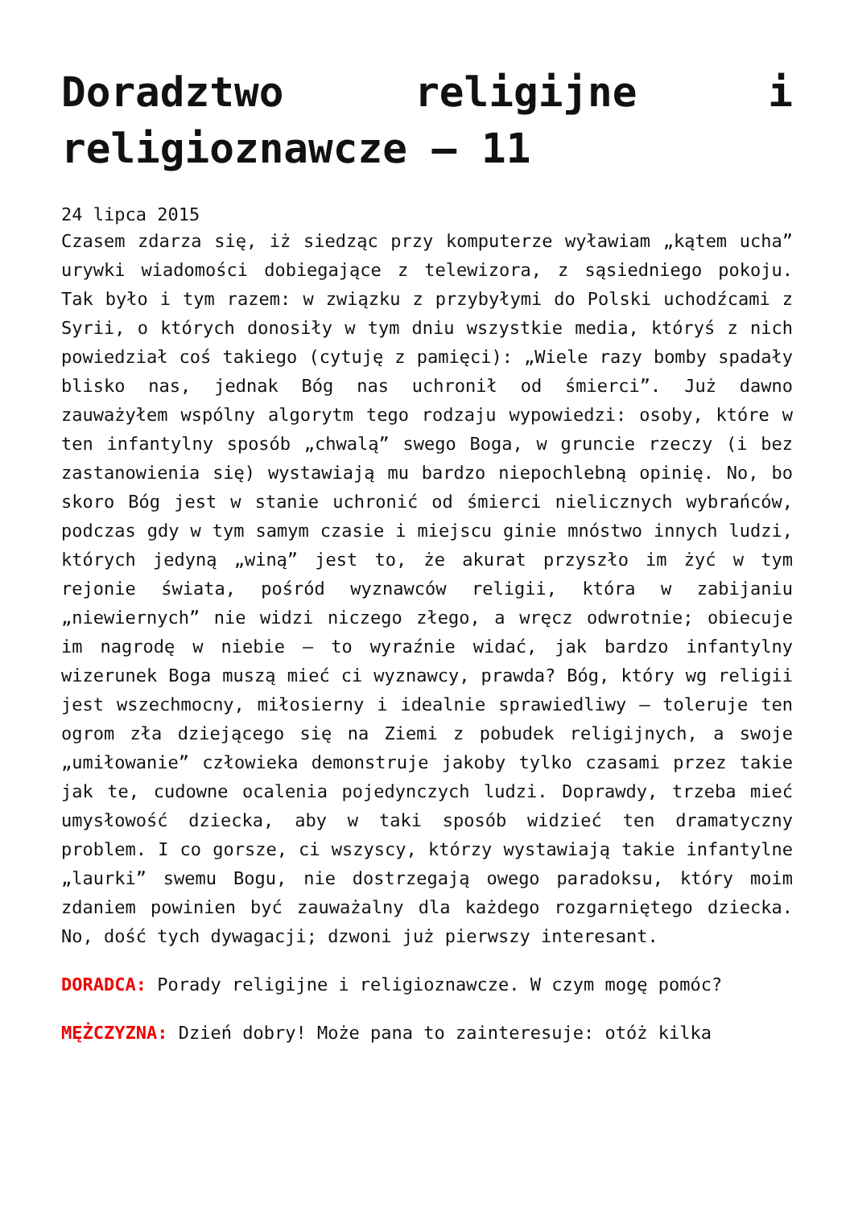Doradztwo religijne i religioznawcze – 11
24 lipca 2015
Czasem zdarza się, iż siedząc przy komputerze wyławiam „kątem ucha” urywki wiadomości dobiegające z telewizora, z sąsiedniego pokoju. Tak było i tym razem: w związku z przybyłymi do Polski uchodźcami z Syrii, o których donosiły w tym dniu wszystkie media, któryś z nich powiedział coś takiego (cytuję z pamięci): „Wiele razy bomby spadały blisko nas, jednak Bóg nas uchronił od śmierci”. Już dawno zauważyłem wspólny algorytm tego rodzaju wypowiedzi: osoby, które w ten infantylny sposób „chwalą” swego Boga, w gruncie rzeczy (i bez zastanowienia się) wystawiają mu bardzo niepochlebną opinię. No, bo skoro Bóg jest w stanie uchronić od śmierci nielicznych wybrańców, podczas gdy w tym samym czasie i miejscu ginie mnóstwo innych ludzi, których jedyną „winą” jest to, że akurat przyszło im żyć w tym rejonie świata, pośród wyznawców religii, która w zabijaniu „niewiernych” nie widzi niczego złego, a wręcz odwrotnie; obiecuje im nagrodę w niebie – to wyraźnie widać, jak bardzo infantylny wizerunek Boga muszą mieć ci wyznawcy, prawda? Bóg, który wg religii jest wszechmocny, miłosierny i idealnie sprawiedliwy – toleruje ten ogrom zła dziejącego się na Ziemi z pobudek religijnych, a swoje „umiłowanie” człowieka demonstruje jakoby tylko czasami przez takie jak te, cudowne ocalenia pojedynczych ludzi. Doprawdy, trzeba mieć umysłowość dziecka, aby w taki sposób widzieć ten dramatyczny problem. I co gorsze, ci wszyscy, którzy wystawiają takie infantylne „laurki” swemu Bogu, nie dostrzegają owego paradoksu, który moim zdaniem powinien być zauważalny dla każdego rozgarniętego dziecka. No, dość tych dywagacji; dzwoni już pierwszy interesant.
DORADCA: Porady religijne i religioznawcze. W czym mogę pomóc?
MĘŻCZYZNA: Dzień dobry! Może pana to zainteresuje: otóż kilka